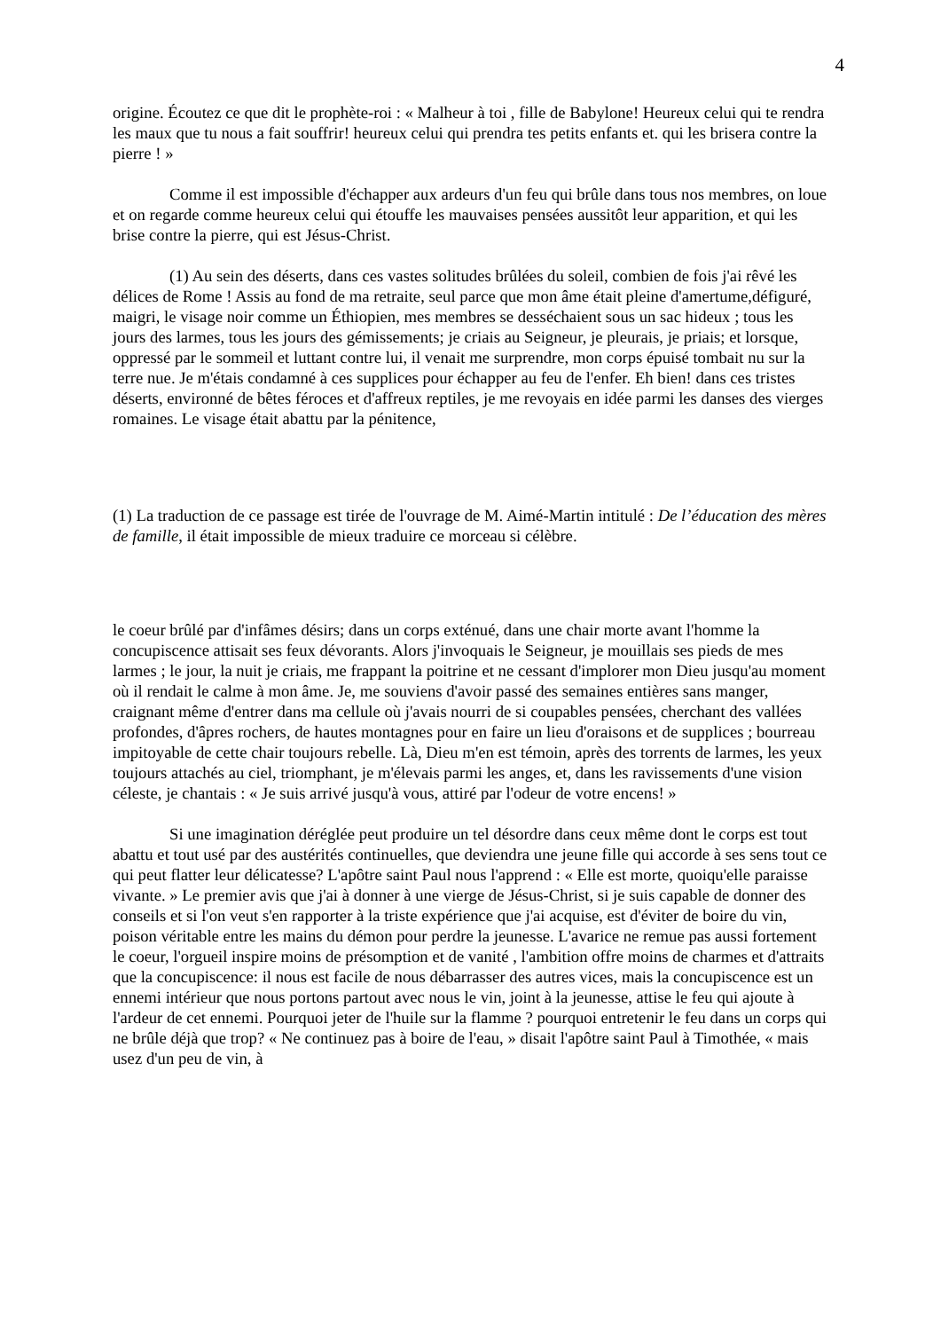4
origine. Écoutez ce que dit le prophète-roi : « Malheur à toi , fille de Babylone! Heureux celui qui te rendra les maux que tu nous a fait souffrir! heureux celui qui prendra tes petits enfants et. qui les brisera contre la pierre ! »
Comme il est impossible d'échapper aux ardeurs d'un feu qui brûle dans tous nos membres, on loue et on regarde comme heureux celui qui étouffe les mauvaises pensées aussitôt leur apparition, et qui les brise contre la pierre, qui est Jésus-Christ.
(1) Au sein des déserts, dans ces vastes solitudes brûlées du soleil, combien de fois j'ai rêvé les délices de Rome ! Assis au fond de ma retraite, seul parce que mon âme était pleine d'amertume,défiguré, maigri, le visage noir comme un Éthiopien, mes membres se desséchaient sous un sac hideux ; tous les jours des larmes, tous les jours des gémissements; je criais au Seigneur, je pleurais, je priais; et lorsque, oppressé par le sommeil et luttant contre lui, il venait me surprendre, mon corps épuisé tombait nu sur la terre nue. Je m'étais condamné à ces supplices pour échapper au feu de l'enfer. Eh bien! dans ces tristes déserts, environné de bêtes féroces et d'affreux reptiles, je me revoyais en idée parmi les danses des vierges romaines. Le visage était abattu par la pénitence,
(1) La traduction de ce passage est tirée de l'ouvrage de M. Aimé-Martin intitulé : De l’éducation des mères de famille, il était impossible de mieux traduire ce morceau si célèbre.
le coeur brûlé par d'infâmes désirs; dans un corps exténué, dans une chair morte avant l'homme la concupiscence attisait ses feux dévorants. Alors j'invoquais le Seigneur, je mouillais ses pieds de mes larmes ; le jour, la nuit je criais, me frappant la poitrine et ne cessant d'implorer mon Dieu jusqu'au moment où il rendait le calme à mon âme. Je, me souviens d'avoir passé des semaines entières sans manger, craignant même d'entrer dans ma cellule où j'avais nourri de si coupables pensées, cherchant des vallées profondes, d'âpres rochers, de hautes montagnes pour en faire un lieu d'oraisons et de supplices ; bourreau impitoyable de cette chair toujours rebelle. Là, Dieu m'en est témoin, après des torrents de larmes, les yeux toujours attachés au ciel, triomphant, je m'élevais parmi les anges, et, dans les ravissements d'une vision céleste, je chantais : « Je suis arrivé jusqu'à vous, attiré par l'odeur de votre encens! »
Si une imagination déréglée peut produire un tel désordre dans ceux même dont le corps est tout abattu et tout usé par des austérités continuelles, que deviendra une jeune fille qui accorde à ses sens tout ce qui peut flatter leur délicatesse? L'apôtre saint Paul nous l'apprend : « Elle est morte, quoiqu'elle paraisse vivante. » Le premier avis que j'ai à donner à une vierge de Jésus-Christ, si je suis capable de donner des conseils et si l'on veut s'en rapporter à la triste expérience que j'ai acquise, est d'éviter de boire du vin, poison véritable entre les mains du démon pour perdre la jeunesse. L'avarice ne remue pas aussi fortement le coeur, l'orgueil inspire moins de présomption et de vanité , l'ambition offre moins de charmes et d'attraits que la concupiscence: il nous est facile de nous débarrasser des autres vices, mais la concupiscence est un ennemi intérieur que nous portons partout avec nous le vin, joint à la jeunesse, attise le feu qui ajoute à l'ardeur de cet ennemi. Pourquoi jeter de l'huile sur la flamme ? pourquoi entretenir le feu dans un corps qui ne brûle déjà que trop? « Ne continuez pas à boire de l'eau, » disait l'apôtre saint Paul à Timothée, « mais usez d'un peu de vin, à